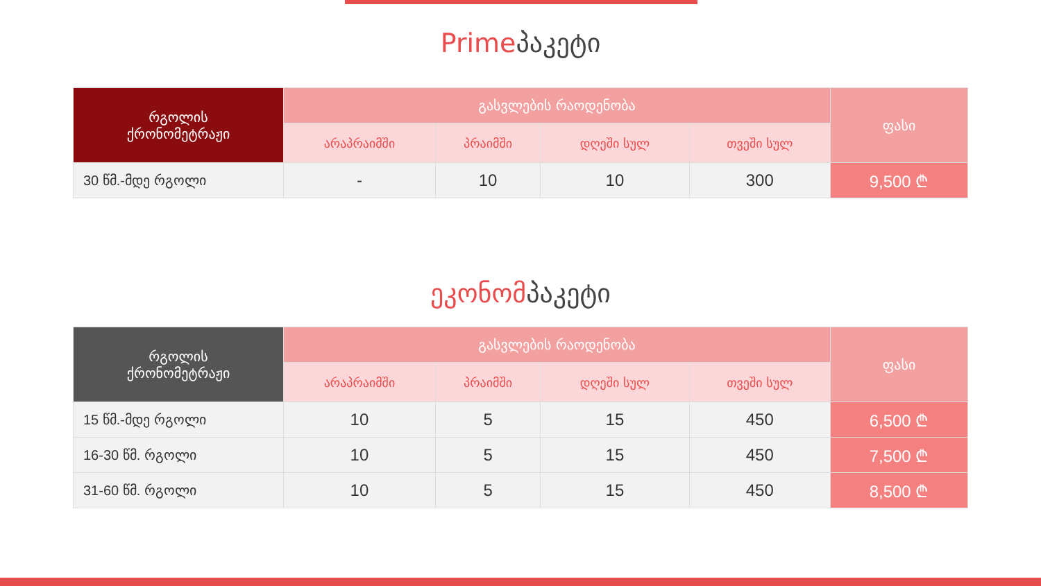Primeპაკეტი
| რგოლის ქრონომეტრაჟი | გასვლების რაოდენობა | | | | ფასი |
| --- | --- | --- | --- | --- | --- |
| | არაპრაიმში | პრაიმში | დღეში სულ | თვეში სულ | |
| 30 წმ.-მდე რგოლი | - | 10 | 10 | 300 | 9,500 ₾ |
ეკონომპაკეტი
| რგოლის ქრონომეტრაჟი | გასვლების რაოდენობა | | | | ფასი |
| --- | --- | --- | --- | --- | --- |
| | არაპრაიმში | პრაიმში | დღეში სულ | თვეში სულ | |
| 15 წმ.-მდე რგოლი | 10 | 5 | 15 | 450 | 6,500 ₾ |
| 16-30 წმ. რგოლი | 10 | 5 | 15 | 450 | 7,500 ₾ |
| 31-60 წმ. რგოლი | 10 | 5 | 15 | 450 | 8,500 ₾ |